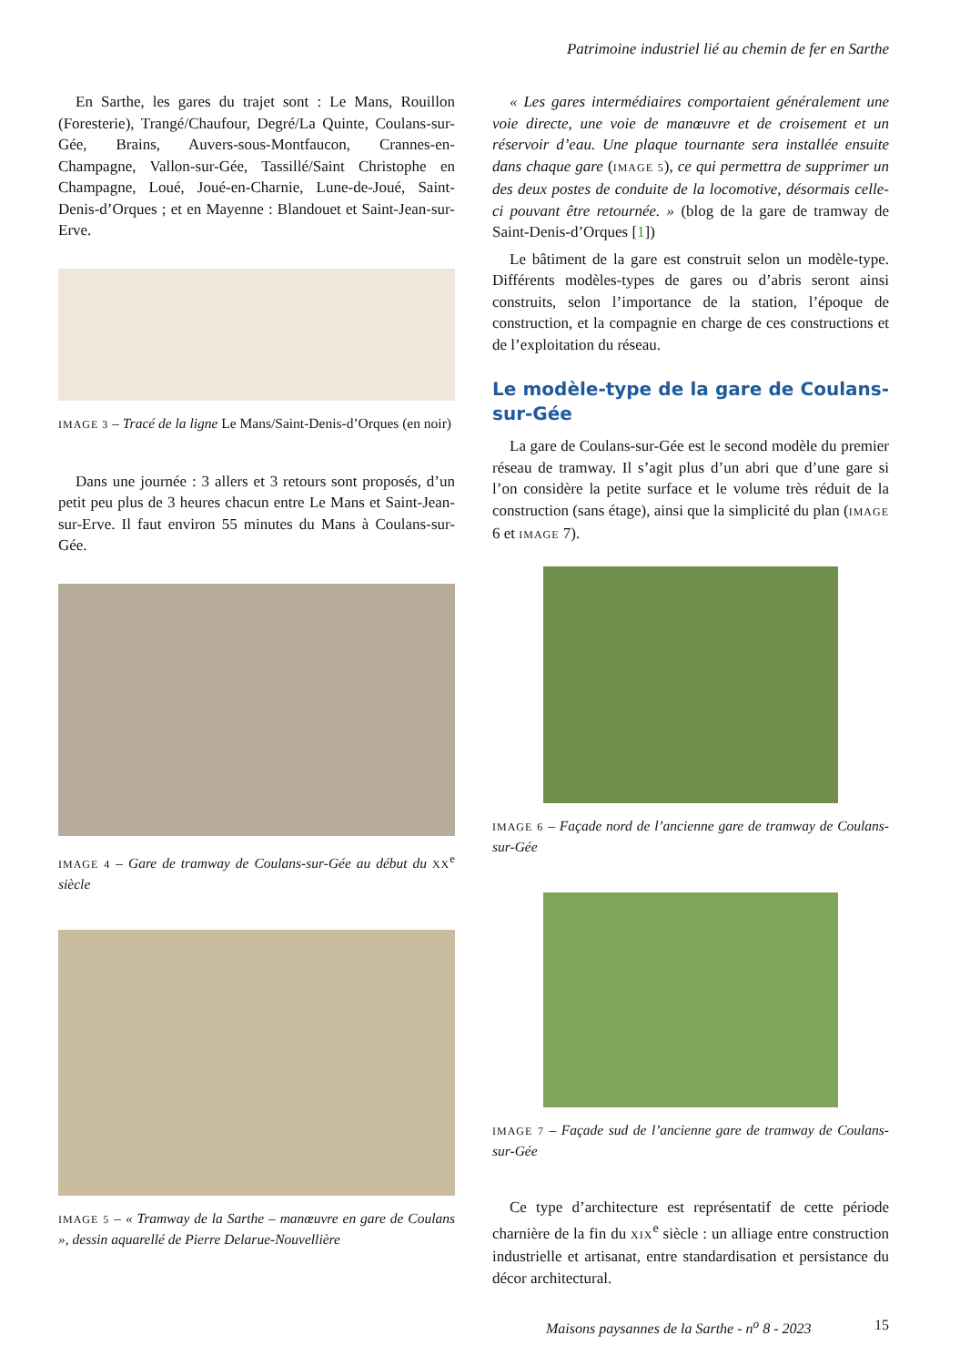Patrimoine industriel lié au chemin de fer en Sarthe
En Sarthe, les gares du trajet sont : Le Mans, Rouillon (Foresterie), Trangé/Chaufour, Degré/La Quinte, Coulans-sur-Gée, Brains, Auvers-sous-Montfaucon, Crannes-en-Champagne, Vallon-sur-Gée, Tassillé/Saint Christophe en Champagne, Loué, Joué-en-Charnie, Lune-de-Joué, Saint-Denis-d’Orques ; et en Mayenne : Blandouet et Saint-Jean-sur-Erve.
IMAGE 3 – Tracé de la ligne Le Mans/Saint-Denis-d’Orques (en noir)
Dans une journée : 3 allers et 3 retours sont proposés, d’un petit peu plus de 3 heures chacun entre Le Mans et Saint-Jean-sur-Erve. Il faut environ 55 minutes du Mans à Coulans-sur-Gée.
IMAGE 4 – Gare de tramway de Coulans-sur-Gée au début du XX<sup>e</sup> siècle
IMAGE 5 – « Tramway de la Sarthe – manœuvre en gare de Coulans », dessin aquarellé de Pierre Delarue-Nouvellière
« Les gares intermédiaires comportaient généralement une voie directe, une voie de manœuvre et de croisement et un réservoir d’eau. Une plaque tournante sera installée ensuite dans chaque gare (IMAGE 5), ce qui permettra de supprimer un des deux postes de conduite de la locomotive, désormais celle-ci pouvant être retournée. » (blog de la gare de tramway de Saint-Denis-d’Orques [1])
Le bâtiment de la gare est construit selon un modèle-type. Différents modèles-types de gares ou d’abris seront ainsi construits, selon l’importance de la station, l’époque de construction, et la compagnie en charge de ces constructions et de l’exploitation du réseau.
Le modèle-type de la gare de Coulans-sur-Gée
La gare de Coulans-sur-Gée est le second modèle du premier réseau de tramway. Il s’agit plus d’un abri que d’une gare si l’on considère la petite surface et le volume très réduit de la construction (sans étage), ainsi que la simplicité du plan (IMAGE 6 et IMAGE 7).
IMAGE 6 – Façade nord de l’ancienne gare de tramway de Coulans-sur-Gée
IMAGE 7 – Façade sud de l’ancienne gare de tramway de Coulans-sur-Gée
Ce type d’architecture est représentatif de cette période charnière de la fin du XIX<sup>e</sup> siècle : un alliage entre construction industrielle et artisanat, entre standardisation et persistance du décor architectural.
Maisons paysannes de la Sarthe - n<sup>o</sup> 8 - 2023 15